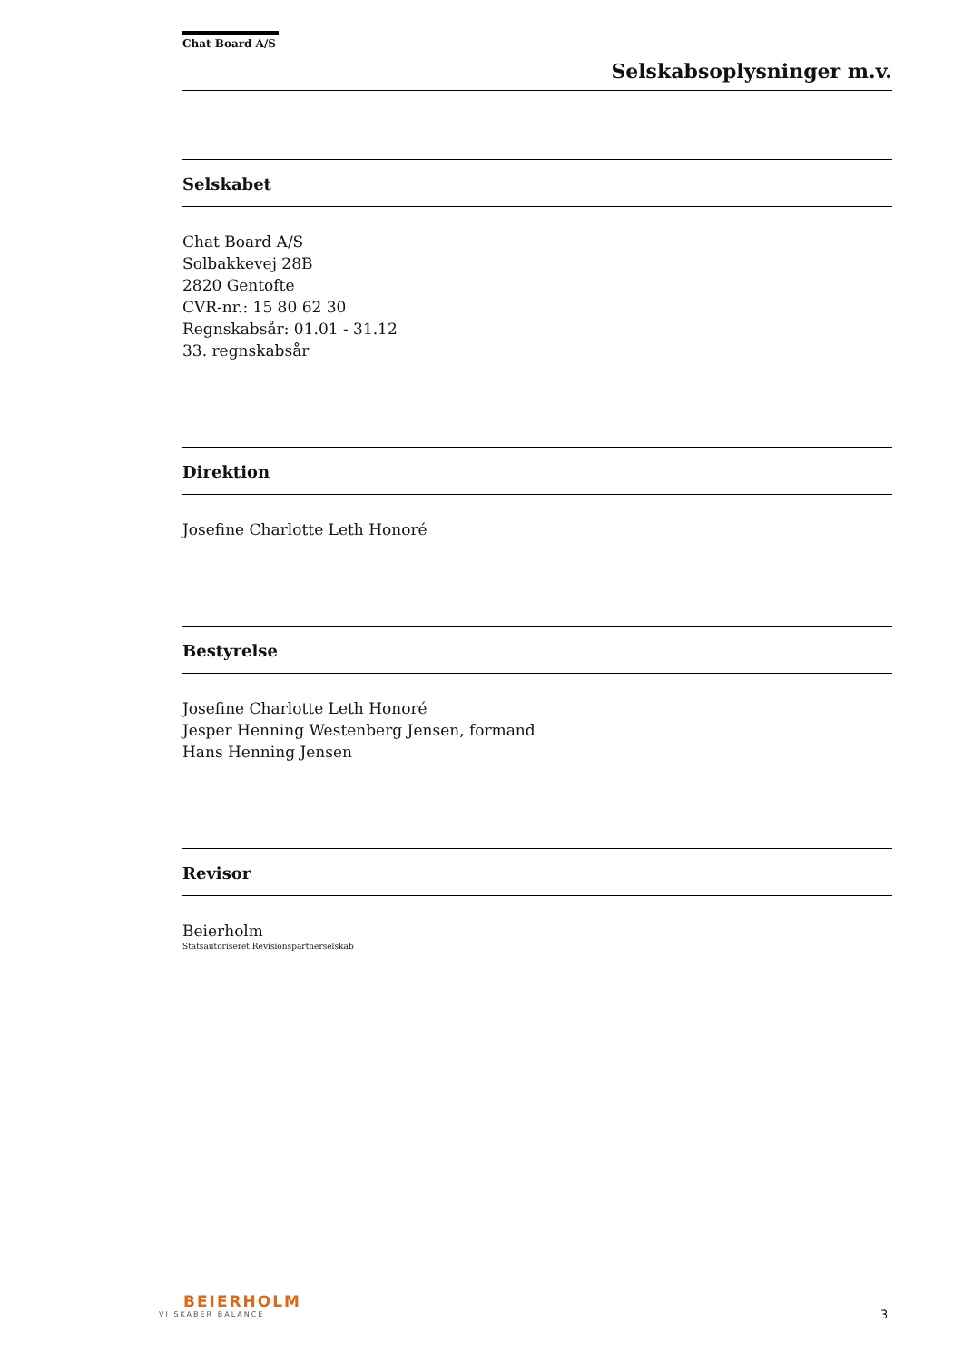Chat Board A/S
Selskabsoplysninger m.v.
Selskabet
Chat Board A/S
Solbakkevej 28B
2820 Gentofte
CVR-nr.: 15 80 62 30
Regnskabsår: 01.01 - 31.12
33. regnskabsår
Direktion
Josefine Charlotte Leth Honoré
Bestyrelse
Josefine Charlotte Leth Honoré
Jesper Henning Westenberg Jensen, formand
Hans Henning Jensen
Revisor
Beierholm
Statsautoriseret Revisionspartnerselskab
BEIERHOLM
VI SKABER BALANCE
3